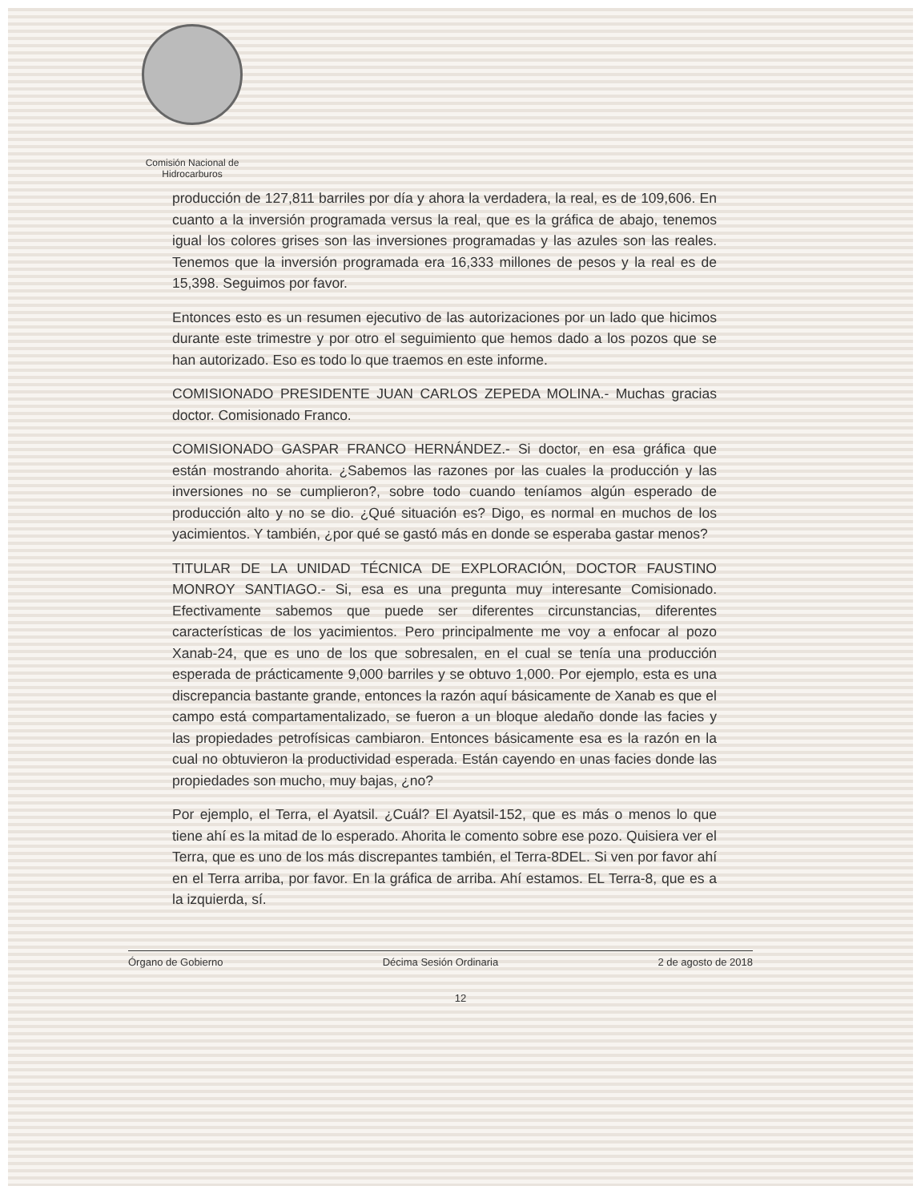Comisión Nacional de
Hidrocarburos
producción de 127,811 barriles por día y ahora la verdadera, la real, es de 109,606. En cuanto a la inversión programada versus la real, que es la gráfica de abajo, tenemos igual los colores grises son las inversiones programadas y las azules son las reales. Tenemos que la inversión programada era 16,333 millones de pesos y la real es de 15,398. Seguimos por favor.
Entonces esto es un resumen ejecutivo de las autorizaciones por un lado que hicimos durante este trimestre y por otro el seguimiento que hemos dado a los pozos que se han autorizado. Eso es todo lo que traemos en este informe.
COMISIONADO PRESIDENTE JUAN CARLOS ZEPEDA MOLINA.- Muchas gracias doctor. Comisionado Franco.
COMISIONADO GASPAR FRANCO HERNÁNDEZ.- Si doctor, en esa gráfica que están mostrando ahorita. ¿Sabemos las razones por las cuales la producción y las inversiones no se cumplieron?, sobre todo cuando teníamos algún esperado de producción alto y no se dio. ¿Qué situación es? Digo, es normal en muchos de los yacimientos. Y también, ¿por qué se gastó más en donde se esperaba gastar menos?
TITULAR DE LA UNIDAD TÉCNICA DE EXPLORACIÓN, DOCTOR FAUSTINO MONROY SANTIAGO.- Si, esa es una pregunta muy interesante Comisionado. Efectivamente sabemos que puede ser diferentes circunstancias, diferentes características de los yacimientos. Pero principalmente me voy a enfocar al pozo Xanab-24, que es uno de los que sobresalen, en el cual se tenía una producción esperada de prácticamente 9,000 barriles y se obtuvo 1,000. Por ejemplo, esta es una discrepancia bastante grande, entonces la razón aquí básicamente de Xanab es que el campo está compartamentalizado, se fueron a un bloque aledaño donde las facies y las propiedades petrofísicas cambiaron. Entonces básicamente esa es la razón en la cual no obtuvieron la productividad esperada. Están cayendo en unas facies donde las propiedades son mucho, muy bajas, ¿no?
Por ejemplo, el Terra, el Ayatsil. ¿Cuál? El Ayatsil-152, que es más o menos lo que tiene ahí es la mitad de lo esperado. Ahorita le comento sobre ese pozo. Quisiera ver el Terra, que es uno de los más discrepantes también, el Terra-8DEL. Si ven por favor ahí en el Terra arriba, por favor. En la gráfica de arriba. Ahí estamos. EL Terra-8, que es a la izquierda, sí.
Órgano de Gobierno Décima Sesión Ordinaria 2 de agosto de 2018
12